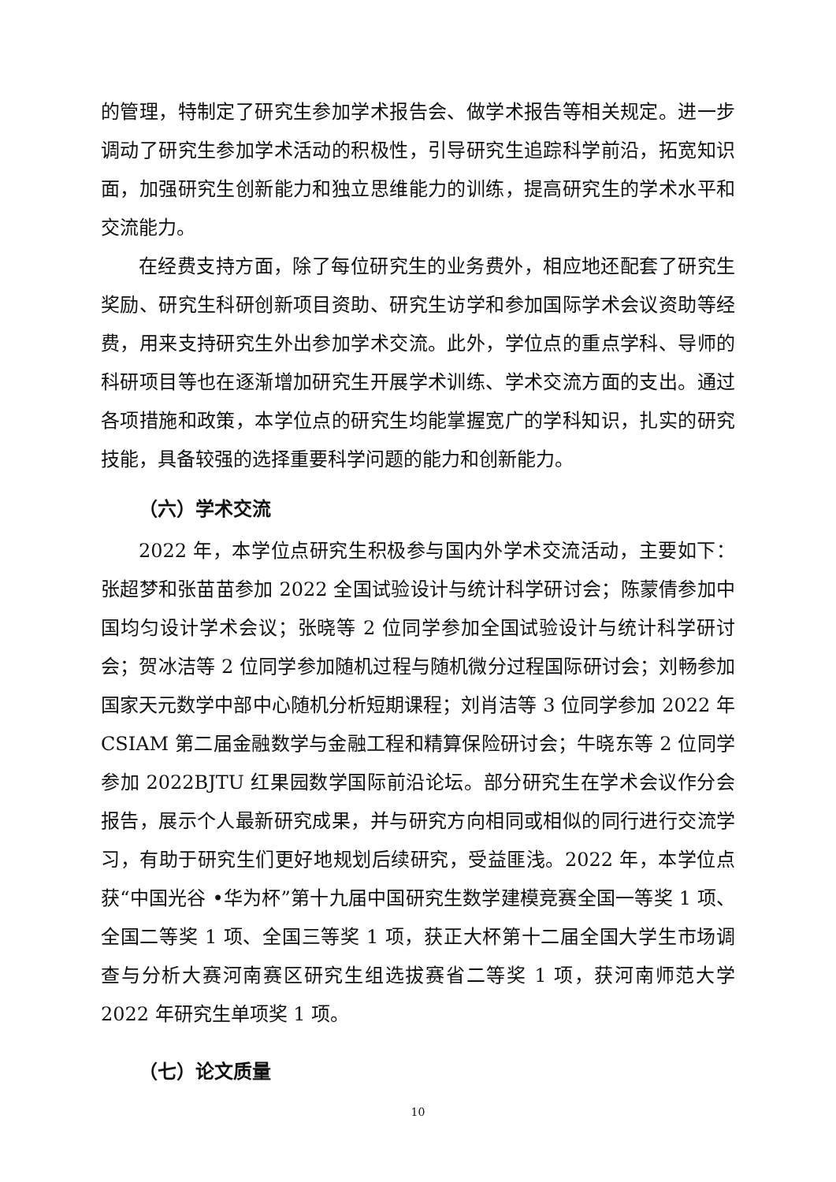的管理，特制定了研究生参加学术报告会、做学术报告等相关规定。进一步调动了研究生参加学术活动的积极性，引导研究生追踪科学前沿，拓宽知识面，加强研究生创新能力和独立思维能力的训练，提高研究生的学术水平和交流能力。
在经费支持方面，除了每位研究生的业务费外，相应地还配套了研究生奖励、研究生科研创新项目资助、研究生访学和参加国际学术会议资助等经费，用来支持研究生外出参加学术交流。此外，学位点的重点学科、导师的科研项目等也在逐渐增加研究生开展学术训练、学术交流方面的支出。通过各项措施和政策，本学位点的研究生均能掌握宽广的学科知识，扎实的研究技能，具备较强的选择重要科学问题的能力和创新能力。
（六）学术交流
2022 年，本学位点研究生积极参与国内外学术交流活动，主要如下：张超梦和张苗苗参加 2022 全国试验设计与统计科学研讨会；陈蒙倩参加中国均匀设计学术会议；张晓等 2 位同学参加全国试验设计与统计科学研讨会；贺冰洁等 2 位同学参加随机过程与随机微分过程国际研讨会；刘畅参加国家天元数学中部中心随机分析短期课程；刘肖洁等 3 位同学参加 2022 年 CSIAM 第二届金融数学与金融工程和精算保险研讨会；牛晓东等 2 位同学参加 2022BJTU 红果园数学国际前沿论坛。部分研究生在学术会议作分会报告，展示个人最新研究成果，并与研究方向相同或相似的同行进行交流学习，有助于研究生们更好地规划后续研究，受益匪浅。2022 年，本学位点获“中国光谷 •华为杯”第十九届中国研究生数学建模竞赛全国一等奖 1 项、全国二等奖 1 项、全国三等奖 1 项，获正大杯第十二届全国大学生市场调查与分析大赛河南赛区研究生组选拔赛省二等奖 1 项，获河南师范大学 2022 年研究生单项奖 1 项。
（七）论文质量
10